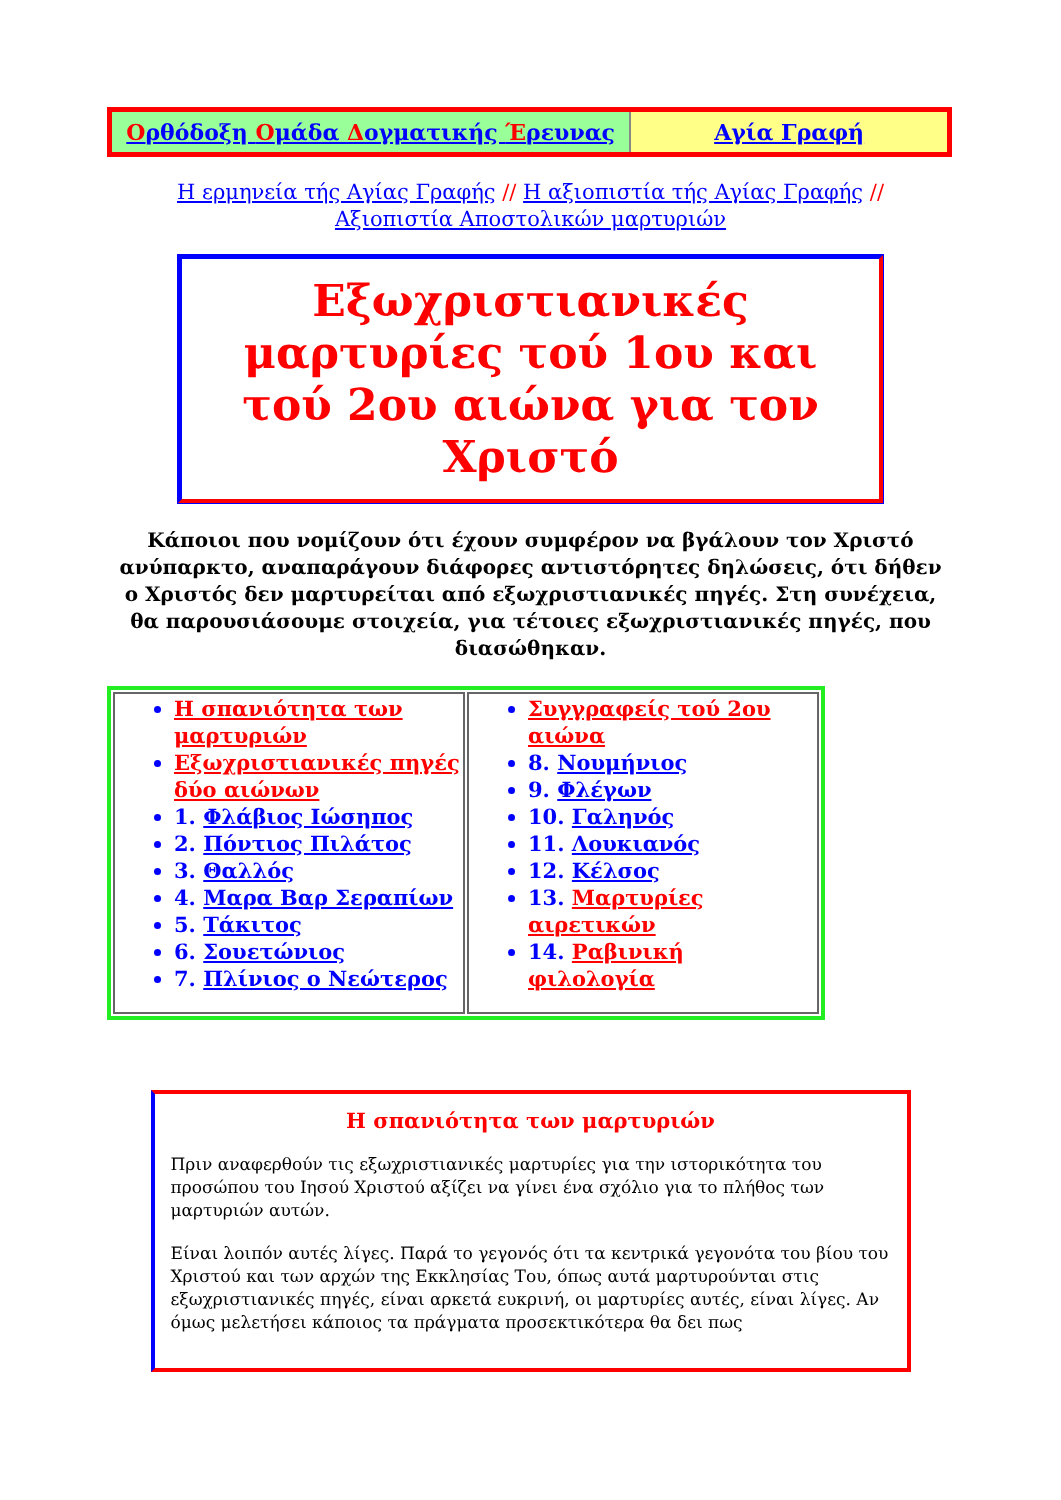| Ο ρθόδοξη Ο μάδα Δ ογματικής Έ ρευνας | Αγία Γραφή |
Η ερμηνεία τής Αγίας Γραφής // Η αξιοπιστία τής Αγίας Γραφής //
Αξιοπιστία Αποστολικών μαρτυριών
Εξωχριστιανικές μαρτυρίες τού 1ου και τού 2ου αιώνα για τον Χριστό
Κάποιοι που νομίζουν ότι έχουν συμφέρον να βγάλουν τον Χριστό ανύπαρκτο, αναπαράγουν διάφορες αντιστόρητες δηλώσεις, ότι δήθεν ο Χριστός δεν μαρτυρείται από εξωχριστιανικές πηγές. Στη συνέχεια, θα παρουσιάσουμε στοιχεία, για τέτοιες εξωχριστιανικές πηγές, που διασώθηκαν.
| Η σπανιότητα των μαρτυριών Εξωχριστιανικές πηγές δύο αιώνων 1. Φλάβιος Ιώσηπος 2. Πόντιος Πιλάτος 3. Θαλλός 4. Μαρα Βαρ Σεραπίων 5. Τάκιτος 6. Σουετώνιος 7. Πλίνιος ο Νεώτερος | Συγγραφείς τού 2ου αιώνα 8. Νουμήνιος 9. Φλέγων 10. Γαληνός 11. Λουκιανός 12. Κέλσος 13. Μαρτυρίες αιρετικών 14. Ραβινική φιλολογία |
Η σπανιότητα των μαρτυριών
Πριν αναφερθούν τις εξωχριστιανικές μαρτυρίες για την ιστορικότητα του προσώπου του Ιησού Χριστού αξίζει να γίνει ένα σχόλιο για το πλήθος των μαρτυριών αυτών.
Είναι λοιπόν αυτές λίγες. Παρά το γεγονός ότι τα κεντρικά γεγονότα του βίου του Χριστού και των αρχών της Εκκλησίας Του, όπως αυτά μαρτυρούνται στις εξωχριστιανικές πηγές, είναι αρκετά ευκρινή, οι μαρτυρίες αυτές, είναι λίγες. Αν όμως μελετήσει κάποιος τα πράγματα προσεκτικότερα θα δει πως